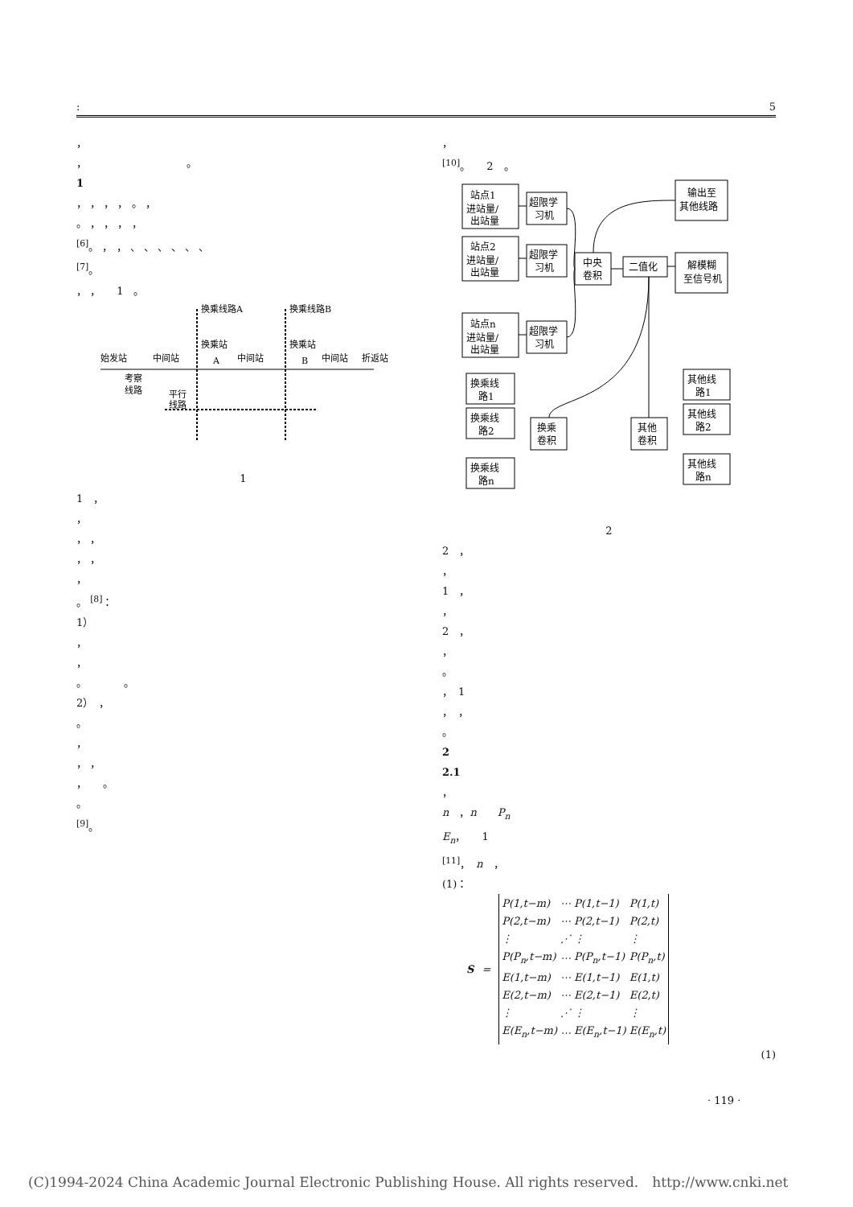: 5
，
，　　　　　　　　　　。
1
， ， ， ， 。 ，
。 ， ， ， ，
<sup>[6]</sup>。 ， ， 、 、 、 、 、 、
<sup>[7]</sup>。
， ，　　1　。
换乘线路A
换乘线路B
始发站
中间站
换乘站
A
中间站
换乘站
B
中间站
折返站
考察
线路
平行
线路
1
1　，
，
， ，
， ，
，
。 <sup>[8]</sup>：
1）
，
，
。　　　　。
2）　，
。
，
， ，
，　　。
。
<sup>[9]</sup>。
，
<sup>[10]</sup>。　　2　。
站点1
进站量/
出站量
站点2
进站量/
出站量
站点n
进站量/
出站量
超限学
习机
超限学
习机
超限学
习机
中央
卷积
二值化
输出至
其他线路
解模糊
至信号机
换乘线
路1
换乘线
路2
换乘线
路n
换乘
卷积
其他
卷积
其他线
路1
其他线
路2
其他线
路n
2
2　，
，
1　，
，
2　，
，
。
，　1
，　，
。
2
2.1
，
n　，n　　P<sub>n</sub>
E<sub>n</sub>，　　1
<sup>[11]</sup>，　n　，
(1)：
S =
| P(1,t−m) | ⋯ | P(1,t−1) | P(1,t) |
| P(2,t−m) | ⋯ | P(2,t−1) | P(2,t) |
| ⋮ | ⋰ | ⋮ | ⋮ |
| P(P<sub>n</sub>,t−m) | ⋯ | P(P<sub>n</sub>,t−1) | P(P<sub>n</sub>,t) |
| E(1,t−m) | ⋯ | E(1,t−1) | E(1,t) |
| E(2,t−m) | ⋯ | E(2,t−1) | E(2,t) |
| ⋮ | ⋰ | ⋮ | ⋮ |
| E(E<sub>n</sub>,t−m) | ⋯ | E(E<sub>n</sub>,t−1) | E(E<sub>n</sub>,t) |
(1)
· 119 ·
(C)1994-2024 China Academic Journal Electronic Publishing House. All rights reserved.　http://www.cnki.net